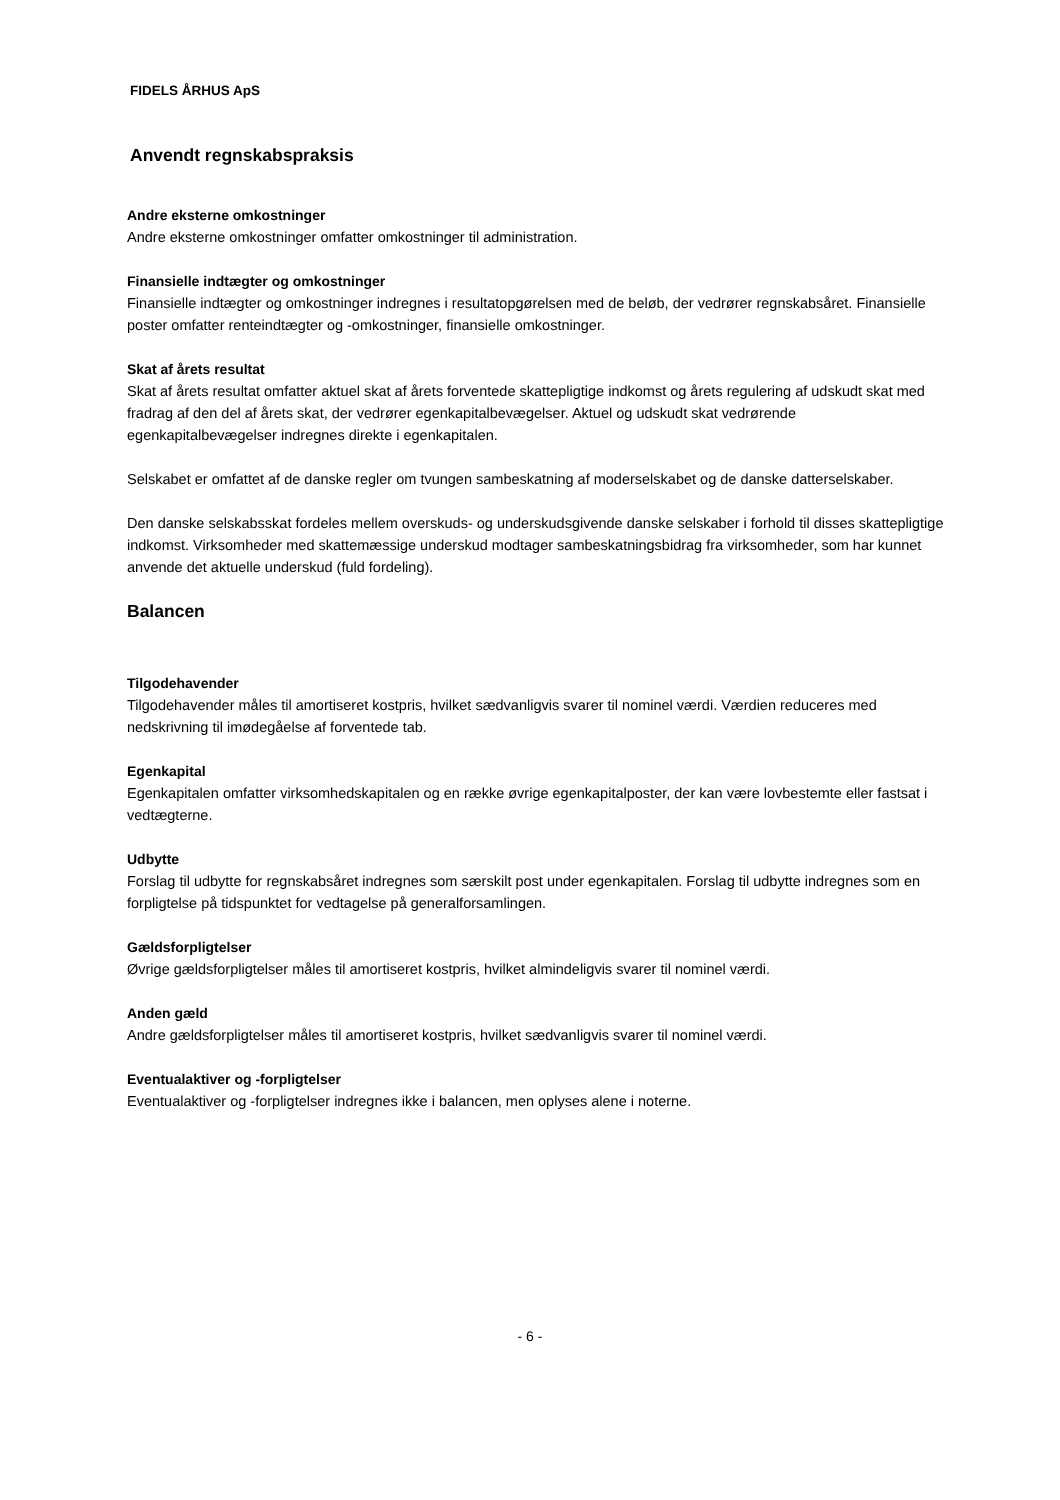FIDELS ÅRHUS ApS
Anvendt regnskabspraksis
Andre eksterne omkostninger
Andre eksterne omkostninger omfatter omkostninger til administration.
Finansielle indtægter og omkostninger
Finansielle indtægter og omkostninger indregnes i resultatopgørelsen med de beløb, der vedrører regnskabsåret. Finansielle poster omfatter renteindtægter og -omkostninger, finansielle omkostninger.
Skat af årets resultat
Skat af årets resultat omfatter aktuel skat af årets forventede skattepligtige indkomst og årets regulering af udskudt skat med fradrag af den del af årets skat, der vedrører egenkapitalbevægelser. Aktuel og udskudt skat vedrørende egenkapitalbevægelser indregnes direkte i egenkapitalen.
Selskabet er omfattet af de danske regler om tvungen sambeskatning af moderselskabet og de danske datterselskaber.
Den danske selskabsskat fordeles mellem overskuds- og underskudsgivende danske selskaber i forhold til disses skattepligtige indkomst. Virksomheder med skattemæssige underskud modtager sambeskatningsbidrag fra virksomheder, som har kunnet anvende det aktuelle underskud (fuld fordeling).
Balancen
Tilgodehavender
Tilgodehavender måles til amortiseret kostpris, hvilket sædvanligvis svarer til nominel værdi. Værdien reduceres med nedskrivning til imødegåelse af forventede tab.
Egenkapital
Egenkapitalen omfatter virksomhedskapitalen og en række øvrige egenkapitalposter, der kan være lovbestemte eller fastsat i vedtægterne.
Udbytte
Forslag til udbytte for regnskabsåret indregnes som særskilt post under egenkapitalen. Forslag til udbytte indregnes som en forpligtelse på tidspunktet for vedtagelse på generalforsamlingen.
Gældsforpligtelser
Øvrige gældsforpligtelser måles til amortiseret kostpris, hvilket almindeligvis svarer til nominel værdi.
Anden gæld
Andre gældsforpligtelser måles til amortiseret kostpris, hvilket sædvanligvis svarer til nominel værdi.
Eventualaktiver og -forpligtelser
Eventualaktiver og -forpligtelser indregnes ikke i balancen, men oplyses alene i noterne.
- 6 -